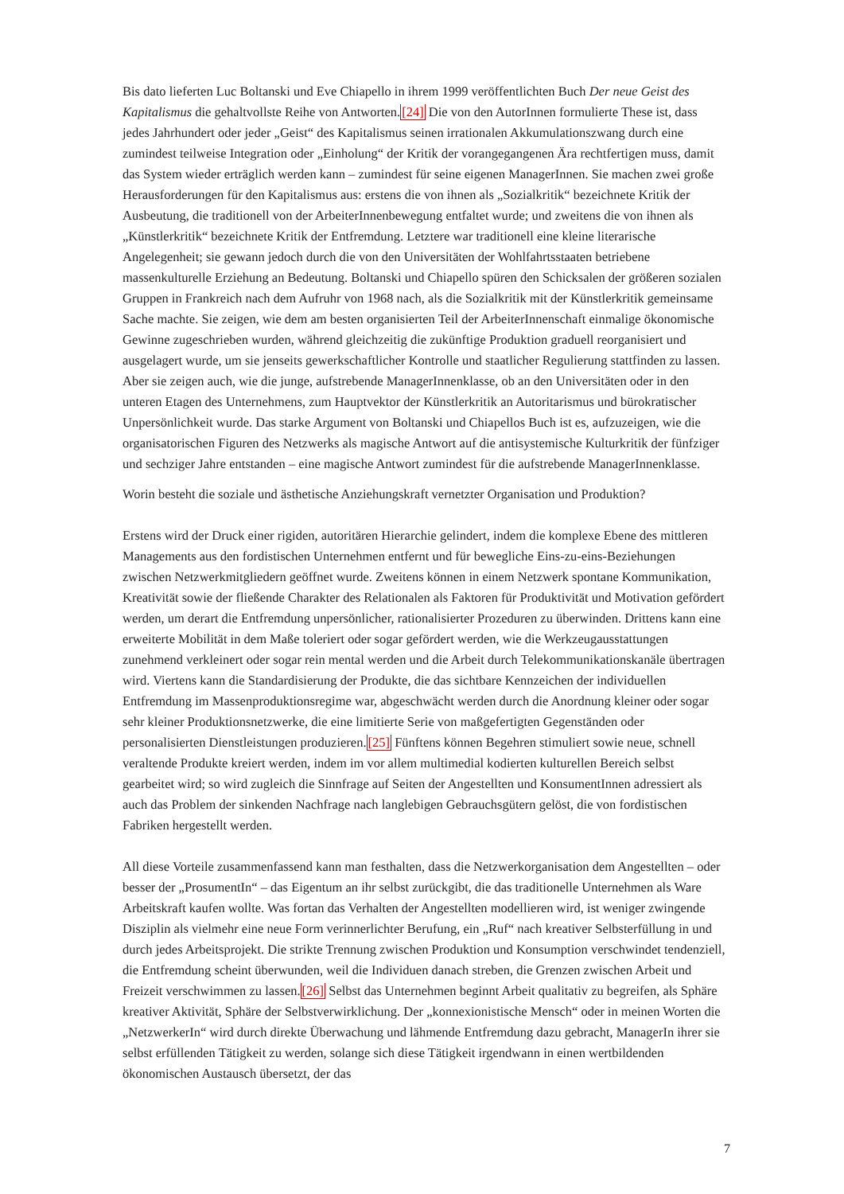Bis dato lieferten Luc Boltanski und Eve Chiapello in ihrem 1999 veröffentlichten Buch Der neue Geist des Kapitalismus die gehaltvollste Reihe von Antworten.[24] Die von den AutorInnen formulierte These ist, dass jedes Jahrhundert oder jeder „Geist“ des Kapitalismus seinen irrationalen Akkumulationszwang durch eine zumindest teilweise Integration oder „Einholung“ der Kritik der vorangegangenen Ära rechtfertigen muss, damit das System wieder erträglich werden kann – zumindest für seine eigenen ManagerInnen. Sie machen zwei große Herausforderungen für den Kapitalismus aus: erstens die von ihnen als „Sozialkritik“ bezeichnete Kritik der Ausbeutung, die traditionell von der ArbeiterInnenbewegung entfaltet wurde; und zweitens die von ihnen als „Künstlerkritik“ bezeichnete Kritik der Entfremdung. Letztere war traditionell eine kleine literarische Angelegenheit; sie gewann jedoch durch die von den Universitäten der Wohlfahrtsstaaten betriebene massenkulturelle Erziehung an Bedeutung. Boltanski und Chiapello spüren den Schicksalen der größeren sozialen Gruppen in Frankreich nach dem Aufruhr von 1968 nach, als die Sozialkritik mit der Künstlerkritik gemeinsame Sache machte. Sie zeigen, wie dem am besten organisierten Teil der ArbeiterInnenschaft einmalige ökonomische Gewinne zugeschrieben wurden, während gleichzeitig die zukünftige Produktion graduell reorganisiert und ausgelagert wurde, um sie jenseits gewerkschaftlicher Kontrolle und staatlicher Regulierung stattfinden zu lassen. Aber sie zeigen auch, wie die junge, aufstrebende ManagerInnenklasse, ob an den Universitäten oder in den unteren Etagen des Unternehmens, zum Hauptvektor der Künstlerkritik an Autoritarismus und bürokratischer Unpersönlichkeit wurde. Das starke Argument von Boltanski und Chiapellos Buch ist es, aufzuzeigen, wie die organisatorischen Figuren des Netzwerks als magische Antwort auf die antisystemische Kulturkritik der fünfziger und sechziger Jahre entstanden – eine magische Antwort zumindest für die aufstrebende ManagerInnenklasse.
Worin besteht die soziale und ästhetische Anziehungskraft vernetzter Organisation und Produktion?
Erstens wird der Druck einer rigiden, autoritären Hierarchie gelindert, indem die komplexe Ebene des mittleren Managements aus den fordistischen Unternehmen entfernt und für bewegliche Eins-zu-eins-Beziehungen zwischen Netzwerkmitgliedern geöffnet wurde. Zweitens können in einem Netzwerk spontane Kommunikation, Kreativität sowie der fließende Charakter des Relationalen als Faktoren für Produktivität und Motivation gefördert werden, um derart die Entfremdung unpersönlicher, rationalisierter Prozeduren zu überwinden. Drittens kann eine erweiterte Mobilität in dem Maße toleriert oder sogar gefördert werden, wie die Werkzeugausstattungen zunehmend verkleinert oder sogar rein mental werden und die Arbeit durch Telekommunikationskanäle übertragen wird. Viertens kann die Standardisierung der Produkte, die das sichtbare Kennzeichen der individuellen Entfremdung im Massenproduktionsregime war, abgeschwächt werden durch die Anordnung kleiner oder sogar sehr kleiner Produktionsnetzwerke, die eine limitierte Serie von maßgefertigten Gegenständen oder personalisierten Dienstleistungen produzieren.[25] Fünftens können Begehren stimuliert sowie neue, schnell veraltende Produkte kreiert werden, indem im vor allem multimedial kodierten kulturellen Bereich selbst gearbeitet wird; so wird zugleich die Sinnfrage auf Seiten der Angestellten und KonsumentInnen adressiert als auch das Problem der sinkenden Nachfrage nach langlebigen Gebrauchsgütern gelöst, die von fordistischen Fabriken hergestellt werden.
All diese Vorteile zusammenfassend kann man festhalten, dass die Netzwerkorganisation dem Angestellten – oder besser der „ProsumentIn“ – das Eigentum an ihr selbst zurückgibt, die das traditionelle Unternehmen als Ware Arbeitskraft kaufen wollte. Was fortan das Verhalten der Angestellten modellieren wird, ist weniger zwingende Disziplin als vielmehr eine neue Form verinnerlichter Berufung, ein „Ruf“ nach kreativer Selbsterfüllung in und durch jedes Arbeitsprojekt. Die strikte Trennung zwischen Produktion und Konsumption verschwindet tendenziell, die Entfremdung scheint überwunden, weil die Individuen danach streben, die Grenzen zwischen Arbeit und Freizeit verschwimmen zu lassen.[26] Selbst das Unternehmen beginnt Arbeit qualitativ zu begreifen, als Sphäre kreativer Aktivität, Sphäre der Selbstverwirklichung. Der „konnexionistische Mensch“ oder in meinen Worten die „NetzwerkerIn“ wird durch direkte Überwachung und lähmende Entfremdung dazu gebracht, ManagerIn ihrer sie selbst erfüllenden Tätigkeit zu werden, solange sich diese Tätigkeit irgendwann in einen wertbildenden ökonomischen Austausch übersetzt, der das
7